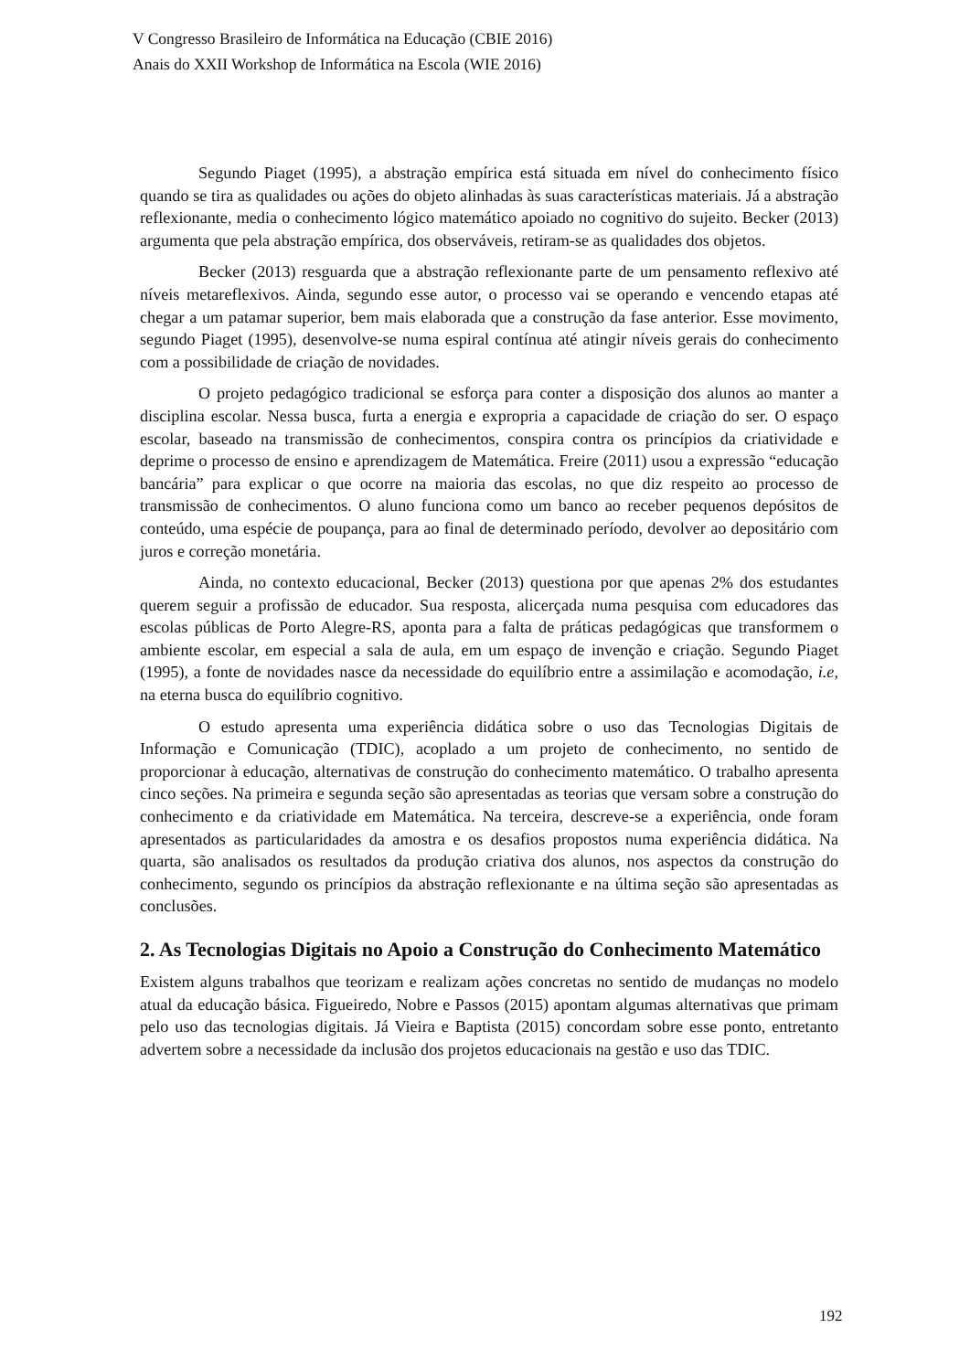V Congresso Brasileiro de Informática na Educação (CBIE 2016)
Anais do XXII Workshop de Informática na Escola (WIE 2016)
Segundo Piaget (1995), a abstração empírica está situada em nível do conhecimento físico quando se tira as qualidades ou ações do objeto alinhadas às suas características materiais. Já a abstração reflexionante, media o conhecimento lógico matemático apoiado no cognitivo do sujeito. Becker (2013) argumenta que pela abstração empírica, dos observáveis, retiram-se as qualidades dos objetos.
Becker (2013) resguarda que a abstração reflexionante parte de um pensamento reflexivo até níveis metareflexivos. Ainda, segundo esse autor, o processo vai se operando e vencendo etapas até chegar a um patamar superior, bem mais elaborada que a construção da fase anterior. Esse movimento, segundo Piaget (1995), desenvolve-se numa espiral contínua até atingir níveis gerais do conhecimento com a possibilidade de criação de novidades.
O projeto pedagógico tradicional se esforça para conter a disposição dos alunos ao manter a disciplina escolar. Nessa busca, furta a energia e expropria a capacidade de criação do ser. O espaço escolar, baseado na transmissão de conhecimentos, conspira contra os princípios da criatividade e deprime o processo de ensino e aprendizagem de Matemática. Freire (2011) usou a expressão “educação bancária” para explicar o que ocorre na maioria das escolas, no que diz respeito ao processo de transmissão de conhecimentos. O aluno funciona como um banco ao receber pequenos depósitos de conteúdo, uma espécie de poupança, para ao final de determinado período, devolver ao depositário com juros e correção monetária.
Ainda, no contexto educacional, Becker (2013) questiona por que apenas 2% dos estudantes querem seguir a profissão de educador. Sua resposta, alicerçada numa pesquisa com educadores das escolas públicas de Porto Alegre-RS, aponta para a falta de práticas pedagógicas que transformem o ambiente escolar, em especial a sala de aula, em um espaço de invenção e criação. Segundo Piaget (1995), a fonte de novidades nasce da necessidade do equilíbrio entre a assimilação e acomodação, i.e, na eterna busca do equilíbrio cognitivo.
O estudo apresenta uma experiência didática sobre o uso das Tecnologias Digitais de Informação e Comunicação (TDIC), acoplado a um projeto de conhecimento, no sentido de proporcionar à educação, alternativas de construção do conhecimento matemático. O trabalho apresenta cinco seções. Na primeira e segunda seção são apresentadas as teorias que versam sobre a construção do conhecimento e da criatividade em Matemática. Na terceira, descreve-se a experiência, onde foram apresentados as particularidades da amostra e os desafios propostos numa experiência didática. Na quarta, são analisados os resultados da produção criativa dos alunos, nos aspectos da construção do conhecimento, segundo os princípios da abstração reflexionante e na última seção são apresentadas as conclusões.
2. As Tecnologias Digitais no Apoio a Construção do Conhecimento Matemático
Existem alguns trabalhos que teorizam e realizam ações concretas no sentido de mudanças no modelo atual da educação básica. Figueiredo, Nobre e Passos (2015) apontam algumas alternativas que primam pelo uso das tecnologias digitais. Já Vieira e Baptista (2015) concordam sobre esse ponto, entretanto advertem sobre a necessidade da inclusão dos projetos educacionais na gestão e uso das TDIC.
192